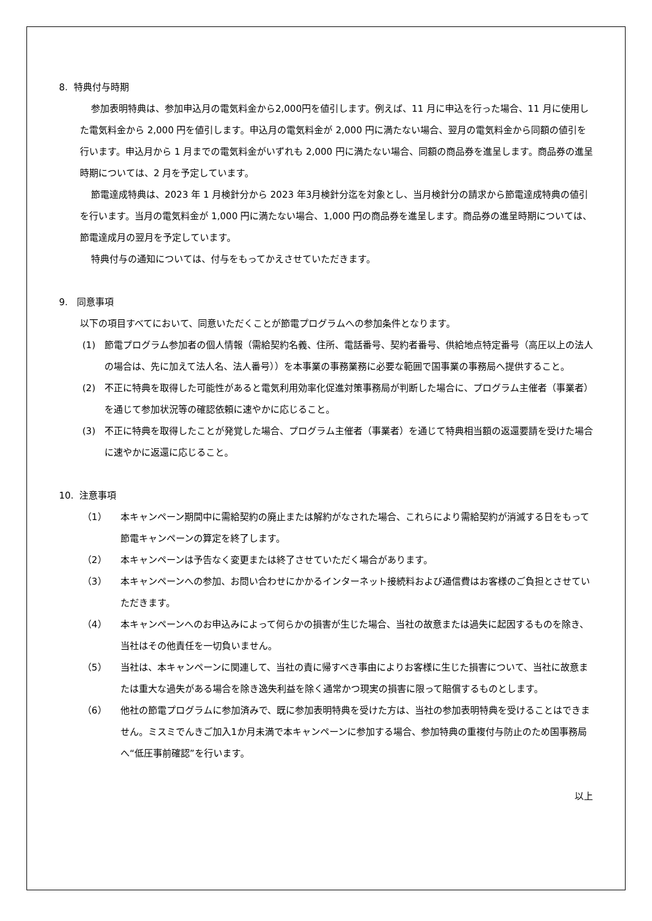8. 特典付与時期
参加表明特典は、参加申込月の電気料金から2,000円を値引します。例えば、11 月に申込を行った場合、11 月に使用した電気料金から 2,000 円を値引します。申込月の電気料金が 2,000 円に満たない場合、翌月の電気料金から同額の値引を行います。申込月から 1 月までの電気料金がいずれも 2,000 円に満たない場合、同額の商品券を進呈します。商品券の進呈時期については、2 月を予定しています。
節電達成特典は、2023 年 1 月検針分から 2023 年3月検針分迄を対象とし、当月検針分の請求から節電達成特典の値引を行います。当月の電気料金が 1,000 円に満たない場合、1,000 円の商品券を進呈します。商品券の進呈時期については、節電達成月の翌月を予定しています。
特典付与の通知については、付与をもってかえさせていただきます。
9. 同意事項
以下の項目すべてにおいて、同意いただくことが節電プログラムへの参加条件となります。
(1) 節電プログラム参加者の個人情報（需給契約名義、住所、電話番号、契約者番号、供給地点特定番号（高圧以上の法人の場合は、先に加えて法人名、法人番号））を本事業の事務業務に必要な範囲で国事業の事務局へ提供すること。
(2) 不正に特典を取得した可能性があると電気利用効率化促進対策事務局が判断した場合に、プログラム主催者（事業者）を通じて参加状況等の確認依頼に速やかに応じること。
(3) 不正に特典を取得したことが発覚した場合、プログラム主催者（事業者）を通じて特典相当額の返還要請を受けた場合に速やかに返還に応じること。
10. 注意事項
（1） 本キャンペーン期間中に需給契約の廃止または解約がなされた場合、これらにより需給契約が消滅する日をもって節電キャンペーンの算定を終了します。
（2） 本キャンペーンは予告なく変更または終了させていただく場合があります。
（3） 本キャンペーンへの参加、お問い合わせにかかるインターネット接続料および通信費はお客様のご負担とさせていただきます。
（4） 本キャンペーンへのお申込みによって何らかの損害が生じた場合、当社の故意または過失に起因するものを除き、当社はその他責任を一切負いません。
（5） 当社は、本キャンペーンに関連して、当社の責に帰すべき事由によりお客様に生じた損害について、当社に故意または重大な過失がある場合を除き逸失利益を除く通常かつ現実の損害に限って賠償するものとします。
（6） 他社の節電プログラムに参加済みで、既に参加表明特典を受けた方は、当社の参加表明特典を受けることはできません。ミスミでんきご加入1か月未満で本キャンペーンに参加する場合、参加特典の重複付与防止のため国事務局へ“低圧事前確認”を行います。
以上